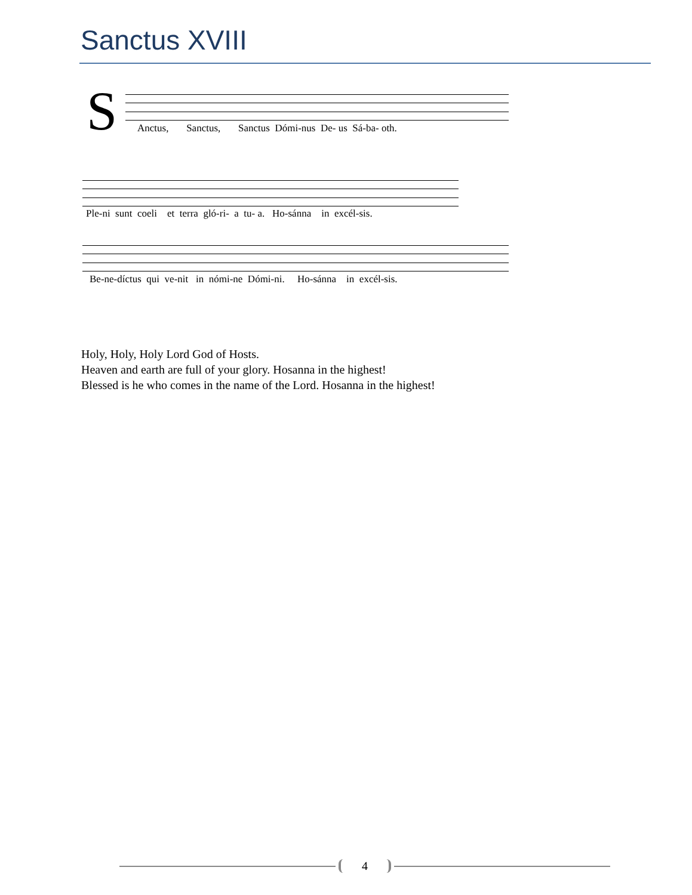Sanctus XVIII
S
Anctus, Sanctus, Sanctus Dómi-nus De- us Sá-ba- oth.
Ple-ni sunt coeli et terra gló-ri- a tu- a. Ho-sánna in excél-sis.
Be-ne-díctus qui ve-nit in nómi-ne Dómi-ni. Ho-sánna in excél-sis.
Holy, Holy, Holy Lord God of Hosts.
Heaven and earth are full of your glory. Hosanna in the highest!
Blessed is he who comes in the name of the Lord. Hosanna in the highest!
4